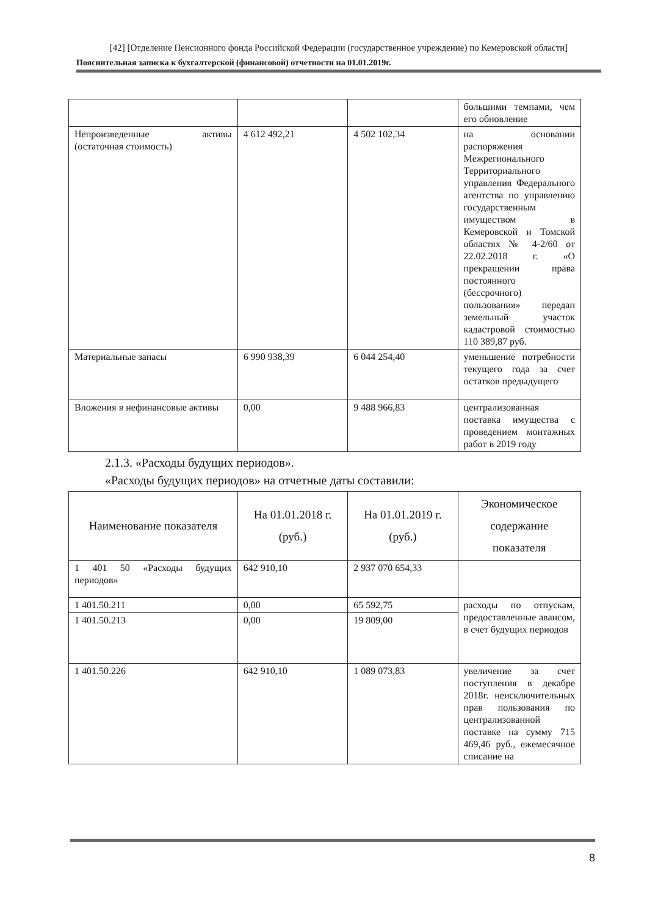[42] [Отделение Пенсионного фонда Российской Федерации (государственное учреждение) по Кемеровской области]
Пояснительная записка к бухгалтерской (финансовой) отчетности на 01.01.2019г.
| | | | большими темпами, чем его обновление |
| Непроизведенные активы (остаточная стоимость) | 4 612 492,21 | 4 502 102,34 | на основании распоряжения Межрегионального Территориального управления Федерального агентства по управлению государственным имуществом в Кемеровской и Томской областях № 4-2/60 от 22.02.2018 г. «О прекращении права постоянного (бессрочного) пользования» передан земельный участок кадастровой стоимостью 110 389,87 руб. |
| Материальные запасы | 6 990 938,39 | 6 044 254,40 | уменьшение потребности текущего года за счет остатков предыдущего |
| Вложения в нефинансовые активы | 0,00 | 9 488 966,83 | централизованная поставка имущества с проведением монтажных работ в 2019 году |
2.1.3. «Расходы будущих периодов».
«Расходы будущих периодов» на отчетные даты составили:
| Наименование показателя | На 01.01.2018 г. (руб.) | На 01.01.2019 г. (руб.) | Экономическое содержание показателя |
| --- | --- | --- | --- |
| 1 401 50 «Расходы будущих периодов» | 642 910,10 | 2 937 070 654,33 | |
| 1 401.50.211 | 0,00 | 65 592,75 | расходы по отпускам, предоставленные авансом, в счет будущих периодов |
| 1 401.50.213 | 0,00 | 19 809,00 | |
| 1 401.50.226 | 642 910,10 | 1 089 073,83 | увеличение за счет поступления в декабре 2018г. неисключительных прав пользования по централизованной поставке на сумму 715 469,46 руб., ежемесячное списание на |
8